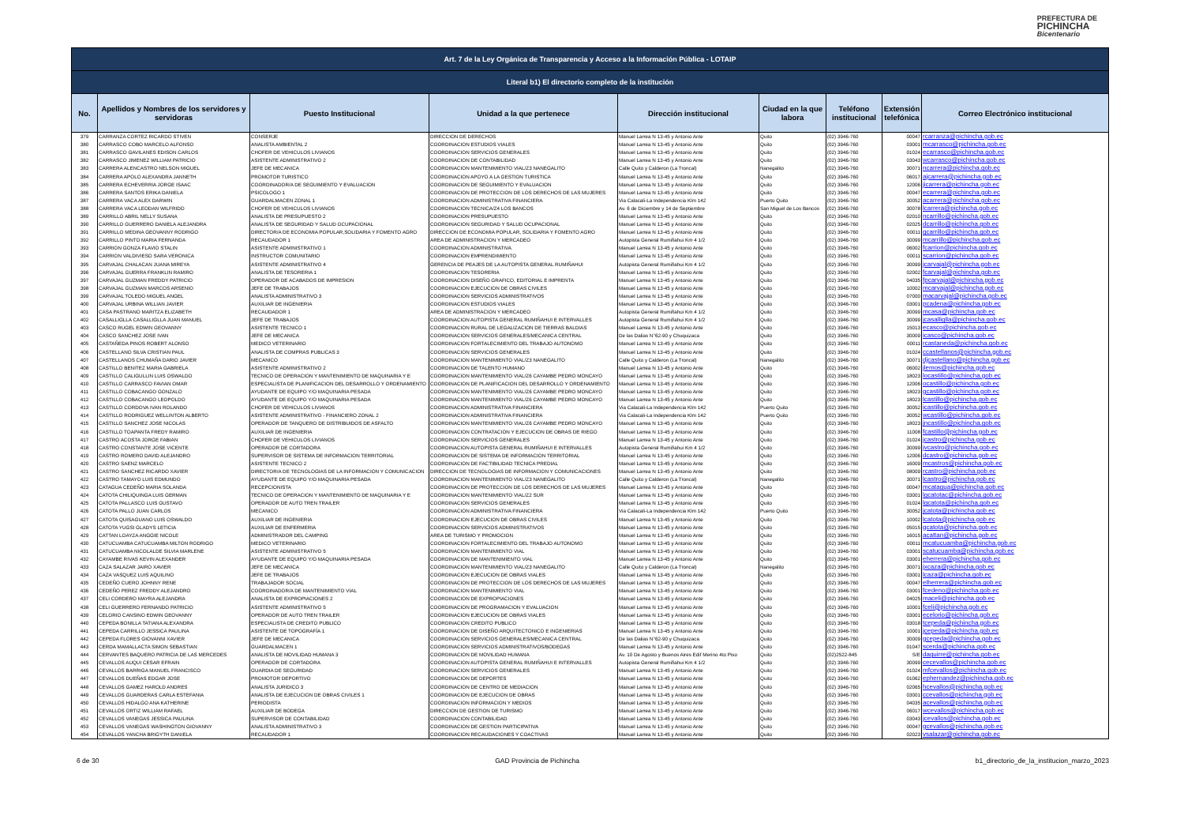PREFECTURA DE
PICHINCHA
Bicentenario
| Art. 7 de la Ley Orgánica de Transparencia y Acceso a la Información Pública - LOTAIP | | | | | | | | |
| --- | --- | --- | --- | --- | --- | --- | --- | --- |
| Literal b1) El directorio completo de la institución | | | | | | | | |
| No. | Apellidos y Nombres de los servidores y servidoras | Puesto Institucional | Unidad a la que pertenece | Dirección institucional | Ciudad en la que labora | Teléfono institucional | Extensión telefónica | Correo Electrónico institucional |
| 379 | CARRANZA CORTEZ RICARDO STIVEN | CONSERJE | DIRECCION DE DERECHOS | Manuel Larrea N 13-45 y Antonio Ante | Quito | (02) 3946-760 | 00047 | rcarranza@pichincha.gob.ec |
| 380 | CARRASCO COBO MARCELO ALFONSO | ANALISTA AMBIENTAL 2 | COORDINACION ESTUDIOS VIALES | Manuel Larrea N 13-45 y Antonio Ante | Quito | (02) 3946-760 | 03001 | mcarrasco@pichincha.gob.ec |
| 381 | CARRASCO GAVILANES EDISON CARLOS | CHOFER DE VEHICULOS LIVIANOS | COORDINACION SERVICIOS GENERALES | Manuel Larrea N 13-45 y Antonio Ante | Quito | (02) 3946-760 | 01024 | ecarrasco@pichincha.gob.ec |
| 382 | CARRASCO JIMENEZ WILLIAM PATRICIO | ASISTENTE ADMINISTRATIVO 2 | COORDINACION DE CONTABILIDAD | Manuel Larrea N 13-45 y Antonio Ante | Quito | (02) 3946-760 | 03043 | wcarrasco@pichincha.gob.ec |
| 383 | CARRERA ALENCASTRO NELSON MIGUEL | JEFE DE MECANICA | COORDINACION MANTENIMIENTO VIAL/Z3 NANEGALITO | Calle Quito y Calderon (La Troncal) | Nanegalito | (02) 3946-760 | 30071 | ncarrera@pichincha.gob.ec |
| 384 | CARRERA APOLO ALEXANDRA JANNETH | PROMOTOR TURISTICO | COORDINACION APOYO A LA GESTION TURISTICA | Manuel Larrea N 13-45 y Antonio Ante | Quito | (02) 3946-760 | 06017 | ajcarrera@pichincha.gob.ec |
| 385 | CARRERA ECHEVERRIA JORGE ISAAC | COORDINADOR/A DE SEGUIMIENTO Y EVALUACION | COORDINACION DE SEGUIMIENTO Y EVALUACION | Manuel Larrea N 13-45 y Antonio Ante | Quito | (02) 3946-760 | 12006 | jicarrera@pichincha.gob.ec |
| 386 | CARRERA SANTOS ERIKA DANIELA | PSICOLOGO 1 | COORDINACION DE PROTECCION DE LOS DERECHOS DE LAS MUJERES | Manuel Larrea N 13-45 y Antonio Ante | Quito | (02) 3946-760 | 00047 | ecarrera@pichincha.gob.ec |
| 387 | CARRERA VACA ALEX DARWIN | GUARDALMACEN ZONAL 1 | COORDINACION ADMINISTRATIVA FINANCIERA | Via Calacali-La Independencia Klm 142 | Puerto Quito | (02) 3946-760 | 30052 | acarrera@pichincha.gob.ec |
| 388 | CARRERA VACA LEODAN WILFRIDO | CHOFER DE VEHICULOS LIVIANOS | COORDINACION TECNICA/Z4 LOS BANCOS | Av. 6 de Diciembre y 14 de Septiembre | San Miguel de Los Bancos | (02) 3946-760 | 30078 | lcarrera@pichincha.gob.ec |
| 389 | CARRILLO ABRIL NELLY SUSANA | ANALISTA DE PRESUPUESTO 2 | COORDINACION PRESUPUESTO | Manuel Larrea N 13-45 y Antonio Ante | Quito | (02) 3946-760 | 02010 | ncarrillo@pichincha.gob.ec |
| 390 | CARRILLO GUERRERO DANIELA ALEJANDRA | ANALISTA DE SEGURIDAD Y SALUD OCUPACIONAL | COORDINACION SEGURIDAD Y SALUD OCUPACIONAL | Manuel Larrea N 13-45 y Antonio Ante | Quito | (02) 3946-760 | 02025 | dcarrillo@pichincha.gob.ec |
| 391 | CARRILLO MEDINA GEOVANNY RODRIGO | DIRECTOR/A DE ECONOMIA POPULAR,SOLIDARIA Y FOMENTO AGRO | DIRECCION DE ECONOMIA POPULAR, SOLIDARIA Y FOMENTO AGRO | Manuel Larrea N 13-45 y Antonio Ante | Quito | (02) 3946-760 | 00011 | gcarrillo@pichincha.gob.ec |
| 392 | CARRILLO PINTO MARIA FERNANDA | RECAUDADOR 1 | AREA DE ADMINISTRACION Y MERCADEO | Autopista General Rumiñahui Km 4 1/2 | Quito | (02) 3946-760 | 30099 | mcarrillo@pichincha.gob.ec |
| 393 | CARRION GONZA FLAVIO STALIN | ASISTENTE ADMINISTRATIVO 1 | COORDINACION ADMINISTRATIVA | Manuel Larrea N 13-45 y Antonio Ante | Quito | (02) 3946-760 | 06002 | fcarrion@pichincha.gob.ec |
| 394 | CARRION VALDIVIESO SARA VERONICA | INSTRUCTOR COMUNITARIO | COORDINACION EMPRENDIMIENTO | Manuel Larrea N 13-45 y Antonio Ante | Quito | (02) 3946-760 | 00011 | scarrion@pichincha.gob.ec |
| 395 | CARVAJAL CHALACAN JUANA MIREYA | ASISTENTE ADMINISTRATIVO 4 | GERENCIA DE PEAJES DE LA AUTOPISTA GENERAL RUMIÑAHUI | Autopista General Rumiñahui Km 4 1/2 | Quito | (02) 3946-760 | 30099 | jcarvajal@pichincha.gob.ec |
| 396 | CARVAJAL GUERRA FRANKLIN RAMIRO | ANALISTA DE TESORERIA 1 | COORDINACION TESORERIA | Manuel Larrea N 13-45 y Antonio Ante | Quito | (02) 3946-760 | 02002 | fcarvajal@pichincha.gob.ec |
| 397 | CARVAJAL GUZMAN FREDDY PATRICIO | OPERADOR DE ACABADOS DE IMPRESION | COORDINACION DISEÑO GRAFICO, EDITORIAL E IMPRENTA | Manuel Larrea N 13-45 y Antonio Ante | Quito | (02) 3946-760 | 04035 | fpcarvajal@pichincha.gob.ec |
| 398 | CARVAJAL GUZMAN MARCOS ARSENIO | JEFE DE TRABAJOS | COORDINACION EJECUCION DE OBRAS CIVILES | Manuel Larrea N 13-45 y Antonio Ante | Quito | (02) 3946-760 | 10002 | mcarvajal@pichincha.gob.ec |
| 399 | CARVAJAL TOLEDO MIGUEL ANGEL | ANALISTA ADMINISTRATIVO 3 | COORDINACION SERVICIOS ADMINISTRATIVOS | Manuel Larrea N 13-45 y Antonio Ante | Quito | (02) 3946-760 | 07000 | macarvajal@pichincha.gob.ec |
| 400 | CARVAJAL URBINA WILLIAN JAVIER | AUXILIAR DE INGENIERIA | COORDINACION ESTUDIOS VIALES | Manuel Larrea N 13-45 y Antonio Ante | Quito | (02) 3946-760 | 03001 | pcadena@pichincha.gob.ec |
| 401 | CASA PASTRANO MARITZA ELIZABETH | RECAUDADOR 1 | AREA DE ADMINISTRACION Y MERCADEO | Autopista General Rumiñahui Km 4 1/2 | Quito | (02) 3946-760 | 30099 | mcasa@pichincha.gob.ec |
| 402 | CASALLIGLLA CASALLIGLLA JUAN MANUEL | JEFE DE TRABAJOS | COORDINACION AUTOPISTA GENERAL RUMIÑAHUI E INTERVALLES | Autopista General Rumiñahui Km 4 1/2 | Quito | (02) 3946-760 | 30099 | jcasalliglla@pichincha.gob.ec |
| 403 | CASCO RUGEL EDWIN GEOVANNY | ASISTENTE TECNICO 1 | COORDINACION RURAL DE LEGALIZACION DE TIERRAS BALDIAS | Manuel Larrea N 13-45 y Antonio Ante | Quito | (02) 3946-760 | 15013 | ecasco@pichincha.gob.ec |
| 404 | CASCO SANCHEZ JOSE IVAN | JEFE DE MECANICA | COORDINACION SERVICIOS GENERALES/MECANICA CENTRAL | De las Dalias N°62-90 y Chuquizaca | Quito | (02) 3946-760 | 30009 | icasco@pichincha.gob.ec |
| 405 | CASTAÑEDA PINOS ROBERT ALONSO | MEDICO VETERINARIO | COORDINACION FORTALECIMIENTO DEL TRABAJO AUTONOMO | Manuel Larrea N 13-45 y Antonio Ante | Quito | (02) 3946-760 | 00011 | rcastaneda@pichincha.gob.ec |
| 406 | CASTELLANO SILVA CRISTIAN PAUL | ANALISTA DE COMPRAS PUBLICAS 3 | COORDINACION SERVICIOS GENERALES | Manuel Larrea N 13-45 y Antonio Ante | Quito | (02) 3946-760 | 01024 | ccastellanos@pichincha.gob.ec |
| 407 | CASTELLANOS CHUMAÑA DARIO JAVIER | MECANICO | COORDINACION MANTENIMIENTO VIAL/Z3 NANEGALITO | Calle Quito y Calderon (La Troncal) | Nanegalito | (02) 3946-760 | 30071 | djcastellano@pichincha.gob.ec |
| 408 | CASTILLO BENITEZ MARIA GABRIELA | ASISTENTE ADMINISTRATIVO 2 | COORDINACION DE TALENTO HUMANO | Manuel Larrea N 13-45 y Antonio Ante | Quito | (02) 3946-760 | 06002 | jlemos@pichincha.gob.ec |
| 409 | CASTILLO CALIGULLIN LUIS OSWALDO | TECNICO DE OPERACION Y MANTENIMIENTO DE MAQUINARIA Y E | COORDINACION MANTENIMIENTO VIAL/Z6 CAYAMBE PEDRO MONCAYO | Manuel Larrea N 13-45 y Antonio Ante | Quito | (02) 3946-760 | 18023 | locastillo@pichincha.gob.ec |
| 410 | CASTILLO CARRASCO FAVIAN OMAR | ESPECIALISTA DE PLANIFICACION DEL DESARROLLO Y ORDENAMIENTO | COORDINACION DE PLANIFICACION DEL DESARROLLO Y ORDENAMIENTO | Manuel Larrea N 13-45 y Antonio Ante | Quito | (02) 3946-760 | 12006 | ocastillo@pichincha.gob.ec |
| 411 | CASTILLO COBACANGO GONZALO | AYUDANTE DE EQUIPO Y/O MAQUINARIA PESADA | COORDINACION MANTENIMIENTO VIAL/Z6 CAYAMBE PEDRO MONCAYO | Manuel Larrea N 13-45 y Antonio Ante | Quito | (02) 3946-760 | 18023 | gcastillo@pichincha.gob.ec |
| 412 | CASTILLO COBACANGO LEOPOLDO | AYUDANTE DE EQUIPO Y/O MAQUINARIA PESADA | COORDINACION MANTENIMIENTO VIAL/Z6 CAYAMBE PEDRO MONCAYO | Manuel Larrea N 13-45 y Antonio Ante | Quito | (02) 3946-760 | 18023 | lcastillo@pichincha.gob.ec |
| 413 | CASTILLO CORDOVA IVAN ROLANDO | CHOFER DE VEHICULOS LIVIANOS | COORDINACION ADMINISTRATIVA FINANCIERA | Via Calacali-La Independencia Klm 142 | Puerto Quito | (02) 3946-760 | 30052 | icastillo@pichincha.gob.ec |
| 414 | CASTILLO RODRIGUEZ WELLINTON ALBERTO | ASISTENTE ADMINISTRATIVO - FINANCIERO ZONAL 2 | COORDINACION ADMINISTRATIVA FINANCIERA | Via Calacali-La Independencia Klm 142 | Puerto Quito | (02) 3946-760 | 30052 | wcastillo@pichincha.gob.ec |
| 415 | CASTILLO SANCHEZ JOSE NICOLAS | OPERADOR DE TANQUERO DE DISTRIBUIDOS DE ASFALTO | COORDINACION MANTENIMIENTO VIAL/Z6 CAYAMBE PEDRO MONCAYO | Manuel Larrea N 13-45 y Antonio Ante | Quito | (02) 3946-760 | 18023 | jncastillo@pichincha.gob.ec |
| 416 | CASTILLO TOAPANTA FREDY RAMIRO | AUXILIAR DE INGENIERIA | COORDINACION CONTRATACION Y EJECUCION DE OBRAS DE RIEGO | Manuel Larrea N 13-45 y Antonio Ante | Quito | (02) 3946-760 | 11008 | fcastillo@pichincha.gob.ec |
| 417 | CASTRO ACOSTA JORGE FABIAN | CHOFER DE VEHICULOS LIVIANOS | COORDINACION SERVICIOS GENERALES | Manuel Larrea N 13-45 y Antonio Ante | Quito | (02) 3946-760 | 01024 | jcastro@pichincha.gob.ec |
| 418 | CASTRO CONSTANTE JOSE VICENTE | OPERADOR DE CORTADORA | COORDINACION AUTOPISTA GENERAL RUMIÑAHUI E INTERVALLES | Autopista General Rumiñahui Km 4 1/2 | Quito | (02) 3946-760 | 30099 | jvcastro@pichincha.gob.ec |
| 419 | CASTRO ROMERO DAVID ALEJANDRO | SUPERVISOR DE SISTEMA DE INFORMACION TERRITORIAL | COORDINACION DE SISTEMA DE INFORMACION TERRITORIAL | Manuel Larrea N 13-45 y Antonio Ante | Quito | (02) 3946-760 | 12006 | dcastro@pichincha.gob.ec |
| 420 | CASTRO SAENZ MARCELO | ASISTENTE TECNICO 2 | COORDINACION DE FACTIBILIDAD TECNICA PREDIAL | Manuel Larrea N 13-45 y Antonio Ante | Quito | (02) 3946-760 | 16009 | mcastros@pichincha.gob.ec |
| 421 | CASTRO SANCHEZ RICARDO XAVIER | DIRECTOR/A DE TECNOLOGIAS DE LA INFORMACION Y COMUNICACION | DIRECCION DE TECNOLOGIAS DE INFORMACION Y COMUNICACIONES | Manuel Larrea N 13-45 y Antonio Ante | Quito | (02) 3946-760 | 08009 | rcastro@pichincha.gob.ec |
| 422 | CASTRO TAMAYO LUIS EDMUNDO | AYUDANTE DE EQUIPO Y/O MAQUINARIA PESADA | COORDINACION MANTENIMIENTO VIAL/Z3 NANEGALITO | Calle Quito y Calderon (La Troncal) | Nanegalito | (02) 3946-760 | 30071 | lcastro@pichincha.gob.ec |
| 423 | CATAGUA CEDEÑO MARIA SOLANDA | RECEPCIONISTA | COORDINACION DE PROTECCION DE LOS DERECHOS DE LAS MUJERES | Manuel Larrea N 13-45 y Antonio Ante | Quito | (02) 3946-760 | 00047 | mcatagua@pichincha.gob.ec |
| 424 | CATOTA CHILIQUINGA LUIS GERMAN | TECNICO DE OPERACION Y MANTENIMIENTO DE MAQUINARIA Y E | COORDINACION MANTENIMIENTO VIAL/Z2 SUR | Manuel Larrea N 13-45 y Antonio Ante | Quito | (02) 3946-760 | 03001 | lgcatotac@pichincha.gob.ec |
| 425 | CATOTA PALLASCO LUIS GUSTAVO | OPERADOR DE AUTO TREN TRAILER | COORDINACION SERVICIOS GENERALES | Manuel Larrea N 13-45 y Antonio Ante | Quito | (02) 3946-760 | 01024 | lgcatota@pichincha.gob.ec |
| 426 | CATOTA PALLO JUAN CARLOS | MECANICO | COORDINACION ADMINISTRATIVA FINANCIERA | Via Calacali-La Independencia Klm 142 | Puerto Quito | (02) 3946-760 | 30052 | jcatota@pichincha.gob.ec |
| 427 | CATOTA QUISAGUANO LUIS OSWALDO | AUXILIAR DE INGENIERIA | COORDINACION EJECUCION DE OBRAS CIVILES | Manuel Larrea N 13-45 y Antonio Ante | Quito | (02) 3946-760 | 10002 | lcatota@pichincha.gob.ec |
| 428 | CATOTA YUGSI GLADYS LETICIA | AUXILIAR DE ENFERMERIA | COORDINACION SERVICIOS ADMINISTRATIVOS | Manuel Larrea N 13-45 y Antonio Ante | Quito | (02) 3946-760 | 05015 | gcatota@pichincha.gob.ec |
| 429 | CATTAN LOAYZA ANGGIE NICOLE | ADMINISTRADOR DEL CAMPING | AREA DE TURISMO Y PROMOCION | Manuel Larrea N 13-45 y Antonio Ante | Quito | (02) 3946-760 | 16015 | acattan@pichincha.gob.ec |
| 430 | CATUCUAMBA CATUCUAMBA MILTON RODRIGO | MEDICO VETERINARIO | COORDINACION FORTALECIMIENTO DEL TRABAJO AUTONOMO | Manuel Larrea N 13-45 y Antonio Ante | Quito | (02) 3946-760 | 00011 | mcatucuamba@pichincha.gob.ec |
| 431 | CATUCUAMBA NICOLALDE SILVIA MARLENE | ASISTENTE ADMINISTRATIVO 5 | COORDINACION MANTENIMIENTO VIAL | Manuel Larrea N 13-45 y Antonio Ante | Quito | (02) 3946-760 | 03001 | scatucuamba@pichincha.gob.ec |
| 432 | CAYAMBE RIVAS KEVIN ALEXANDER | AYUDANTE DE EQUIPO Y/O MAQUINARIA PESADA | COORDINACION DE MANTENIMIENTO VIAL | Manuel Larrea N 13-45 y Antonio Ante | Quito | (02) 3946-760 | 03001 | eherrera@pichincha.gob.ec |
| 433 | CAZA SALAZAR JAIRO XAVIER | JEFE DE MECANICA | COORDINACION MANTENIMIENTO VIAL/Z3 NANEGALITO | Calle Quito y Calderon (La Troncal) | Nanegalito | (02) 3946-760 | 30071 | jxcaza@pichincha.gob.ec |
| 434 | CAZA VASQUEZ LUIS AQUILINO | JEFE DE TRABAJOS | COORDINACION EJECUCION DE OBRAS VIALES | Manuel Larrea N 13-45 y Antonio Ante | Quito | (02) 3946-760 | 03001 | lcaza@pichincha.gob.ec |
| 435 | CEDEÑO CUERO JOHNNY RENE | TRABAJADOR SOCIAL | COORDINACION DE PROTECCION DE LOS DERECHOS DE LAS MUJERES | Manuel Larrea N 13-45 y Antonio Ante | Quito | (02) 3946-760 | 00047 | elherrera@pichincha.gob.ec |
| 436 | CEDEÑO PEREZ FREDDY ALEJANDRO | COORDINADOR/A DE MANTENIMIENTO VIAL | COORDINACION MANTENIMIENTO VIAL | Manuel Larrea N 13-45 y Antonio Ante | Quito | (02) 3946-760 | 03001 | fcedeno@pichincha.gob.ec |
| 437 | CELI CORDERO MAYRA ALEJANDRA | ANALISTA DE EXPROPIACIONES 2 | COORDINACION DE EXPROPIACIONES | Manuel Larrea N 13-45 y Antonio Ante | Quito | (02) 3946-760 | 04025 | maceli@pichincha.gob.ec |
| 438 | CELI GUERRERO FERNANDO PATRICIO | ASISTENTE ADMINISTRATIVO 5 | COORDINACION DE PROGRAMACION Y EVALUACION | Manuel Larrea N 13-45 y Antonio Ante | Quito | (02) 3946-760 | 10001 | fceli@pichincha.gob.ec |
| 439 | CELORIO CANSINO EDWIN GEOVANNY | OPERADOR DE AUTO TREN TRAILER | COORDINACION EJECUCION DE OBRAS VIALES | Manuel Larrea N 13-45 y Antonio Ante | Quito | (02) 3946-760 | 03001 | ecelorio@pichincha.gob.ec |
| 440 | CEPEDA BONILLA TATIANA ALEXANDRA | ESPECIALISTA DE CREDITO PUBLICO | COORDINACION CREDITO PUBLICO | Manuel Larrea N 13-45 y Antonio Ante | Quito | (02) 3946-760 | 03018 | tcepeda@pichincha.gob.ec |
| 441 | CEPEDA CARRILLO JESSICA PAULINA | ASISTENTE DE TOPOGRAFÍA 1 | COORDINACION DE DISEÑO ARQUITECTONICO E INGENIERIAS | Manuel Larrea N 13-45 y Antonio Ante | Quito | (02) 3946-760 | 10001 | jcepeda@pichincha.gob.ec |
| 442 | CEPEDA FLORES GIOVANNI XAVIER | JEFE DE MECANICA | COORDINACION SERVICIOS GENERALES/MECANICA CENTRAL | De las Dalias N°62-90 y Chuquizaca | Quito | (02) 3946-760 | 30009 | gcepeda@pichincha.gob.ec |
| 443 | CERDA MAMALLACTA SIMON SEBASTIAN | GUARDALMACEN 1 | COORDINACION SERVICIOS ADMINISTRATIVOS/BODEGAS | Manuel Larrea N 13-45 y Antonio Ante | Quito | (02) 3946-760 | 01047 | scerda@pichincha.gob.ec |
| 444 | CERVANTES BAQUERO PATRICIA DE LAS MERCEDES | ANALISTA DE MOVILIDAD HUMANA 3 | COORDINACION DE MOVILIDAD HUMANA | Av. 10 De Agosto y Buenos Aires Edif Merino 4to Piso | Quito | (02)2522-845 | S/E | daguirre@pichincha.gob.ec |
| 445 | CEVALLOS AUQUI CESAR EFRAIN | OPERADOR DE CORTADORA | COORDINACION AUTOPISTA GENERAL RUMIÑAHUI E INTERVALLES | Autopista General Rumiñahui Km 4 1/2 | Quito | (02) 3946-760 | 30099 | cecevallos@pichincha.gob.ec |
| 446 | CEVALLOS BARRIGA MANUEL FRANCISCO | GUARDIA DE SEGURIDAD | COORDINACION SERVICIOS GENERALES | Manuel Larrea N 13-45 y Antonio Ante | Quito | (02) 3946-760 | 01024 | mfcevallos@pichincha.gob.ec |
| 447 | CEVALLOS DUEÑAS EDGAR JOSE | PROMOTOR DEPORTIVO | COORDINACION DE DEPORTES | Manuel Larrea N 13-45 y Antonio Ante | Quito | (02) 3946-760 | 01062 | ephernandez@pichincha.gob.ec |
| 448 | CEVALLOS GAMEZ HAROLD ANDRES | ANALISTA JURIDICO 3 | COORDINACION DE CENTRO DE MEDIACION | Manuel Larrea N 13-45 y Antonio Ante | Quito | (02) 3946-760 | 02065 | hcevallos@pichincha.gob.ec |
| 449 | CEVALLOS GUARDERAS CARLA ESTEFANIA | ANALISTA DE EJECUCION DE OBRAS CIVILES 1 | COORDINACION DE EJECUCION DE OBRAS | Manuel Larrea N 13-45 y Antonio Ante | Quito | (02) 3946-760 | 03001 | ccevallos@pichincha.gob.ec |
| 450 | CEVALLOS HIDALGO ANA KATHERINE | PERIODISTA | COORDINACION INFORMACION Y MEDIOS | Manuel Larrea N 13-45 y Antonio Ante | Quito | (02) 3946-760 | 04035 | acevallos@pichincha.gob.ec |
| 451 | CEVALLOS ORTIZ WILLIAM RAFAEL | AUXILIAR DE BODEGA | DIRECCION DE GESTION DE TURISMO | Manuel Larrea N 13-45 y Antonio Ante | Quito | (02) 3946-760 | 06017 | wcevallos@pichincha.gob.ec |
| 452 | CEVALLOS VANEGAS JESSICA PAULINA | SUPERVISOR DE CONTABILIDAD | COORDINACION CONTABILIDAD | Manuel Larrea N 13-45 y Antonio Ante | Quito | (02) 3946-760 | 03043 | jcevallos@pichincha.gob.ec |
| 453 | CEVALLOS VANEGAS WASHINGTON GIOVANNY | ANALISTA ADMINISTRATIVO 3 | COORDINACION DE GESTION PARTICIPATIVA | Manuel Larrea N 13-45 y Antonio Ante | Quito | (02) 3946-760 | 00047 | gcevallos@pichincha.gob.ec |
| 454 | CEVALLOS YANCHA BRIGYTH DANIELA | RECAUDADOR 1 | COORDINACION RECAUDACIONES Y COACTIVAS | Manuel Larrea N 13-45 y Antonio Ante | Quito | (02) 3946-760 | 02023 | vsalazar@pichincha.gob.ec |
6 de 30 GAD Provincia de Pichincha b1_directorio_de_la_institucion_marzo_2023